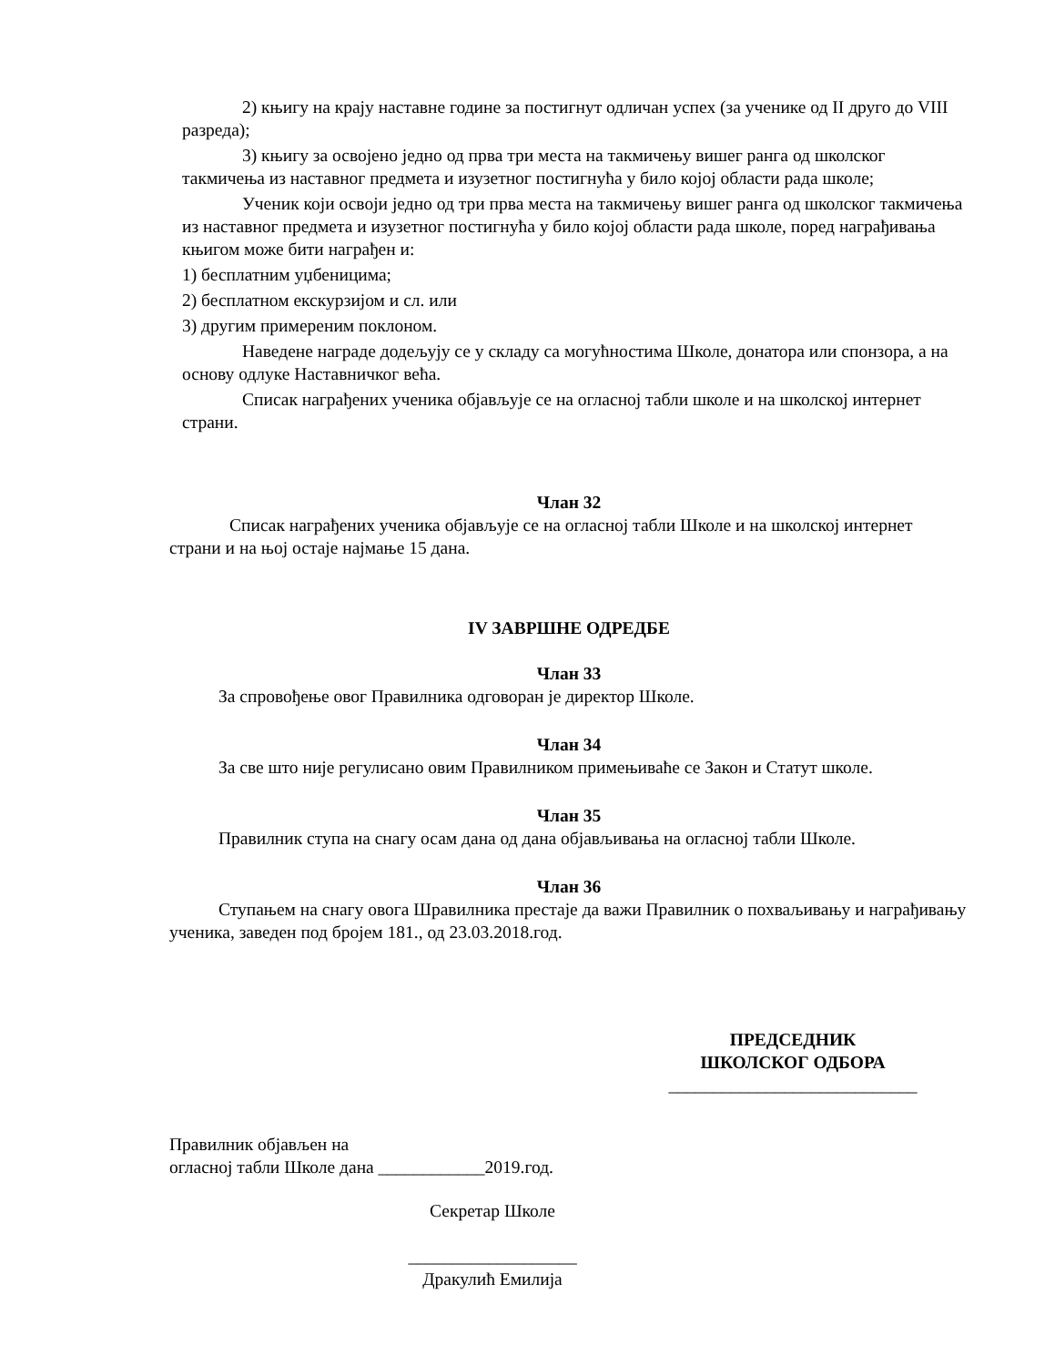2) књигу на крају наставне године за постигнут одличан успех (за ученике од II друго до VIII разреда);
3) књигу за освојено једно од прва три места на такмичењу вишег ранга од школског такмичења из наставног предмета и изузетног постигнућа у било којој области рада школе;
Ученик који освоји једно од три прва места на такмичењу вишег ранга од школског такмичења из наставног предмета и изузетног постигнућа у било којој области рада школе, поред награђивања књигом може бити награђен и:
1) бесплатним уџбеницима;
2) бесплатном екскурзијом и сл. или
3) другим примереним поклоном.
Наведене награде додељују се у складу са могућностима Школе, донатора или спонзора, а на основу одлуке Наставничког већа.
Списак награђених ученика објављује се на огласној табли школе и на школској интернет страни.
Члан 32
Списак награђених ученика објављује се на огласној табли Школе и на школској интернет страни и на њој остаје најмање 15 дана.
IV ЗАВРШНЕ ОДРЕДБЕ
Члан 33
За спровођење овог Правилника одговоран је директор Школе.
Члан 34
За све што није регулисано овим Правилником примењиваће се Закон и Статут школе.
Члан 35
Правилник ступа на снагу осам дана од дана објављивања на огласној табли Школе.
Члан 36
Ступањем на снагу овога Шравилника престаје да важи Правилник о похваљивању и награђивању ученика, заведен под бројем 181., од 23.03.2018.год.
ПРЕДСЕДНИК
ШКОЛСКОГ ОДБОРА
____________________________
Правилник објављен на
огласној табли Школе дана ____________2019.год.
Секретар Школе
___________________
Дракулић Емилија